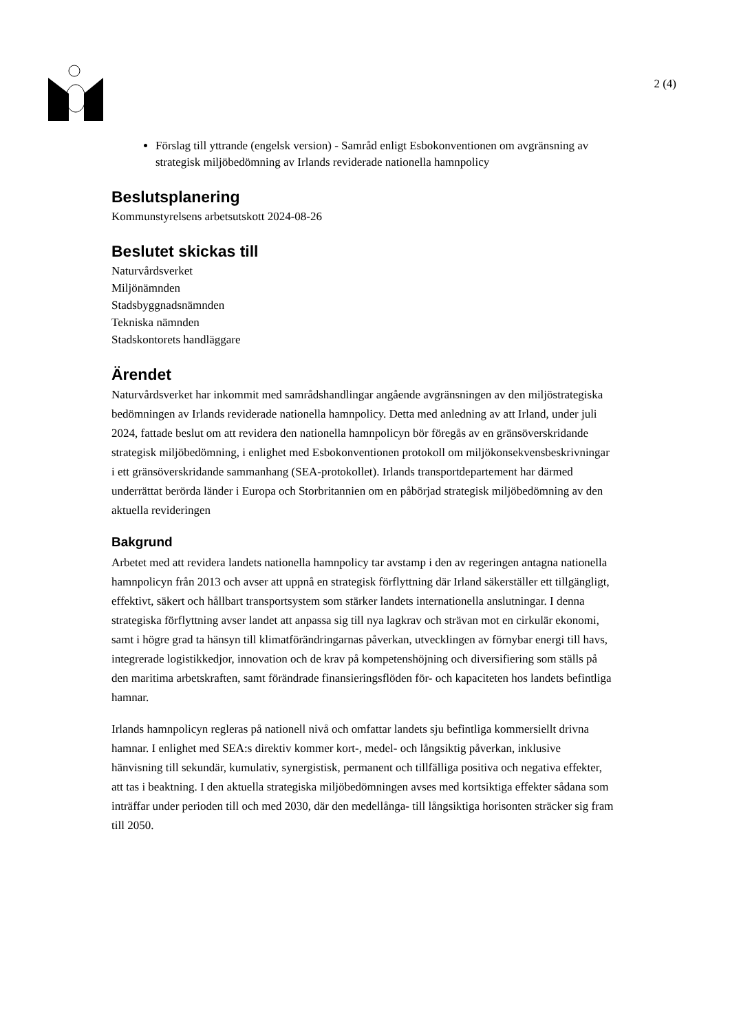2 (4)
Förslag till yttrande (engelsk version) - Samråd enligt Esbokonventionen om avgränsning av strategisk miljöbedömning av Irlands reviderade nationella hamnpolicy
Beslutsplanering
Kommunstyrelsens arbetsutskott 2024-08-26
Beslutet skickas till
Naturvårdsverket
Miljönämnden
Stadsbyggnadsnämnden
Tekniska nämnden
Stadskontorets handläggare
Ärendet
Naturvårdsverket har inkommit med samrådshandlingar angående avgränsningen av den miljöstrategiska bedömningen av Irlands reviderade nationella hamnpolicy. Detta med anledning av att Irland, under juli 2024, fattade beslut om att revidera den nationella hamnpolicyn bör föregås av en gränsöverskridande strategisk miljöbedömning, i enlighet med Esbokonventionen protokoll om miljökonsekvensbeskrivningar i ett gränsöverskridande sammanhang (SEA-protokollet). Irlands transportdepartement har därmed underrättat berörda länder i Europa och Storbritannien om en påbörjad strategisk miljöbedömning av den aktuella revideringen
Bakgrund
Arbetet med att revidera landets nationella hamnpolicy tar avstamp i den av regeringen antagna nationella hamnpolicyn från 2013 och avser att uppnå en strategisk förflyttning där Irland säkerställer ett tillgängligt, effektivt, säkert och hållbart transportsystem som stärker landets internationella anslutningar. I denna strategiska förflyttning avser landet att anpassa sig till nya lagkrav och strävan mot en cirkulär ekonomi, samt i högre grad ta hänsyn till klimatförändringarnas påverkan, utvecklingen av förnybar energi till havs, integrerade logistikkedjor, innovation och de krav på kompetenshöjning och diversifiering som ställs på den maritima arbetskraften, samt förändrade finansieringsflöden för- och kapaciteten hos landets befintliga hamnar.
Irlands hamnpolicyn regleras på nationell nivå och omfattar landets sju befintliga kommersiellt drivna hamnar. I enlighet med SEA:s direktiv kommer kort-, medel- och långsiktig påverkan, inklusive hänvisning till sekundär, kumulativ, synergistisk, permanent och tillfälliga positiva och negativa effekter, att tas i beaktning. I den aktuella strategiska miljöbedömningen avses med kortsiktiga effekter sådana som inträffar under perioden till och med 2030, där den medellånga- till långsiktiga horisonten sträcker sig fram till 2050.